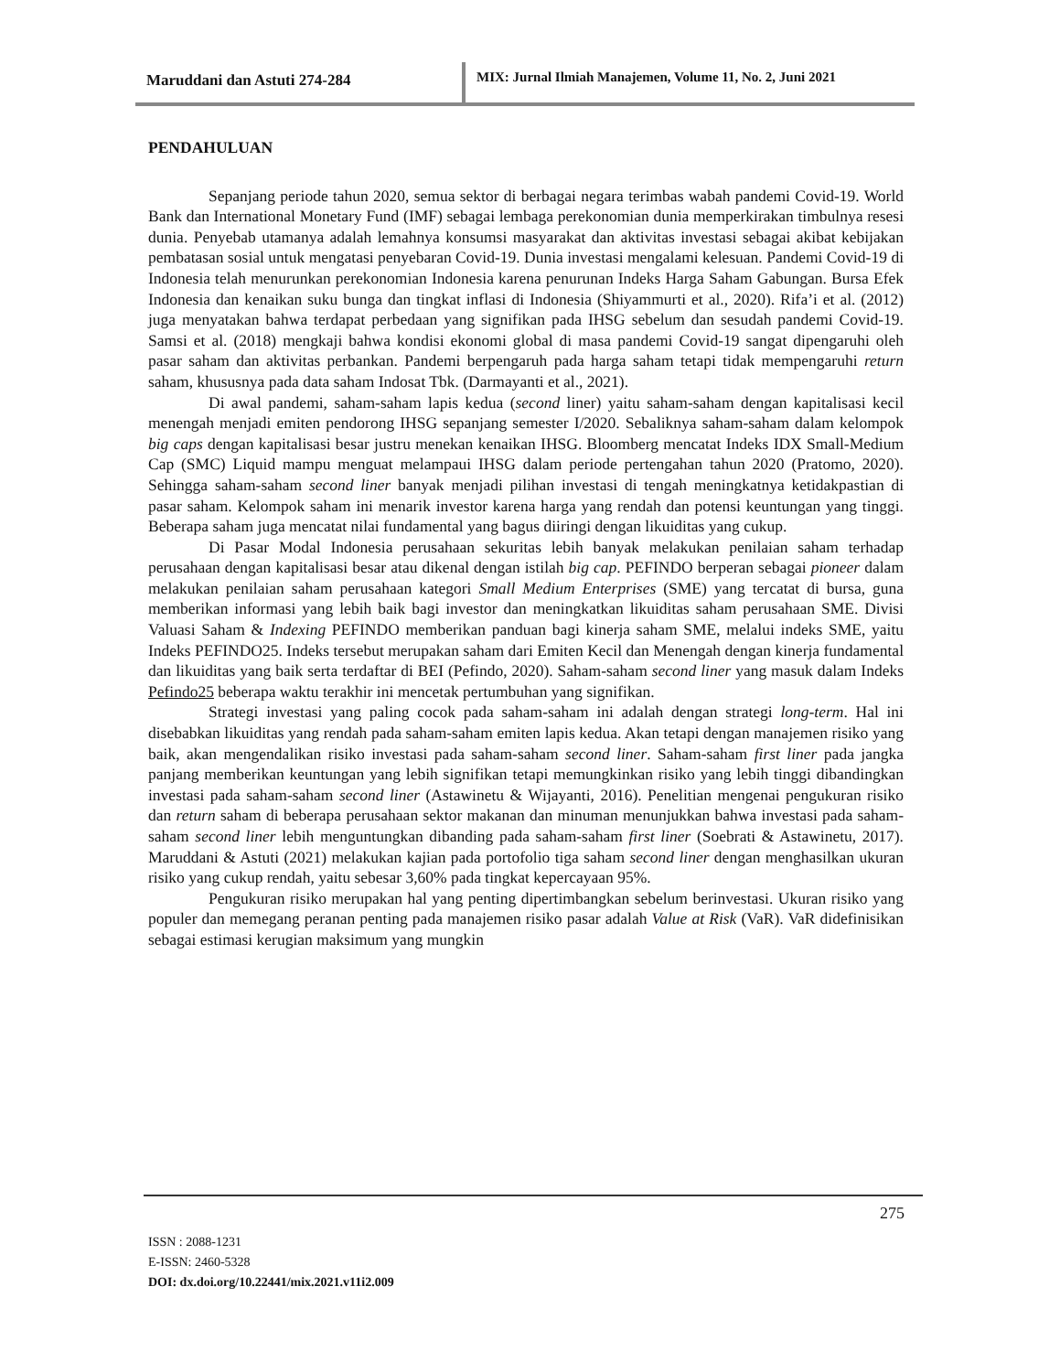Maruddani dan Astuti 274-284 MIX: Jurnal Ilmiah Manajemen, Volume 11, No. 2, Juni 2021
PENDAHULUAN
Sepanjang periode tahun 2020, semua sektor di berbagai negara terimbas wabah pandemi Covid-19. World Bank dan International Monetary Fund (IMF) sebagai lembaga perekonomian dunia memperkirakan timbulnya resesi dunia. Penyebab utamanya adalah lemahnya konsumsi masyarakat dan aktivitas investasi sebagai akibat kebijakan pembatasan sosial untuk mengatasi penyebaran Covid-19. Dunia investasi mengalami kelesuan. Pandemi Covid-19 di Indonesia telah menurunkan perekonomian Indonesia karena penurunan Indeks Harga Saham Gabungan. Bursa Efek Indonesia dan kenaikan suku bunga dan tingkat inflasi di Indonesia (Shiyammurti et al., 2020). Rifa’i et al. (2012) juga menyatakan bahwa terdapat perbedaan yang signifikan pada IHSG sebelum dan sesudah pandemi Covid-19. Samsi et al. (2018) mengkaji bahwa kondisi ekonomi global di masa pandemi Covid-19 sangat dipengaruhi oleh pasar saham dan aktivitas perbankan. Pandemi berpengaruh pada harga saham tetapi tidak mempengaruhi return saham, khususnya pada data saham Indosat Tbk. (Darmayanti et al., 2021).
Di awal pandemi, saham-saham lapis kedua (second liner) yaitu saham-saham dengan kapitalisasi kecil menengah menjadi emiten pendorong IHSG sepanjang semester I/2020. Sebaliknya saham-saham dalam kelompok big caps dengan kapitalisasi besar justru menekan kenaikan IHSG. Bloomberg mencatat Indeks IDX Small-Medium Cap (SMC) Liquid mampu menguat melampaui IHSG dalam periode pertengahan tahun 2020 (Pratomo, 2020). Sehingga saham-saham second liner banyak menjadi pilihan investasi di tengah meningkatnya ketidakpastian di pasar saham. Kelompok saham ini menarik investor karena harga yang rendah dan potensi keuntungan yang tinggi. Beberapa saham juga mencatat nilai fundamental yang bagus diiringi dengan likuiditas yang cukup.
Di Pasar Modal Indonesia perusahaan sekuritas lebih banyak melakukan penilaian saham terhadap perusahaan dengan kapitalisasi besar atau dikenal dengan istilah big cap. PEFINDO berperan sebagai pioneer dalam melakukan penilaian saham perusahaan kategori Small Medium Enterprises (SME) yang tercatat di bursa, guna memberikan informasi yang lebih baik bagi investor dan meningkatkan likuiditas saham perusahaan SME. Divisi Valuasi Saham & Indexing PEFINDO memberikan panduan bagi kinerja saham SME, melalui indeks SME, yaitu Indeks PEFINDO25. Indeks tersebut merupakan saham dari Emiten Kecil dan Menengah dengan kinerja fundamental dan likuiditas yang baik serta terdaftar di BEI (Pefindo, 2020). Saham-saham second liner yang masuk dalam Indeks Pefindo25 beberapa waktu terakhir ini mencetak pertumbuhan yang signifikan.
Strategi investasi yang paling cocok pada saham-saham ini adalah dengan strategi long-term. Hal ini disebabkan likuiditas yang rendah pada saham-saham emiten lapis kedua. Akan tetapi dengan manajemen risiko yang baik, akan mengendalikan risiko investasi pada saham-saham second liner. Saham-saham first liner pada jangka panjang memberikan keuntungan yang lebih signifikan tetapi memungkinkan risiko yang lebih tinggi dibandingkan investasi pada saham-saham second liner (Astawinetu & Wijayanti, 2016). Penelitian mengenai pengukuran risiko dan return saham di beberapa perusahaan sektor makanan dan minuman menunjukkan bahwa investasi pada saham-saham second liner lebih menguntungkan dibanding pada saham-saham first liner (Soebrati & Astawinetu, 2017). Maruddani & Astuti (2021) melakukan kajian pada portofolio tiga saham second liner dengan menghasilkan ukuran risiko yang cukup rendah, yaitu sebesar 3,60% pada tingkat kepercayaan 95%.
Pengukuran risiko merupakan hal yang penting dipertimbangkan sebelum berinvestasi. Ukuran risiko yang populer dan memegang peranan penting pada manajemen risiko pasar adalah Value at Risk (VaR). VaR didefinisikan sebagai estimasi kerugian maksimum yang mungkin
275
ISSN : 2088-1231
E-ISSN: 2460-5328
DOI: dx.doi.org/10.22441/mix.2021.v11i2.009